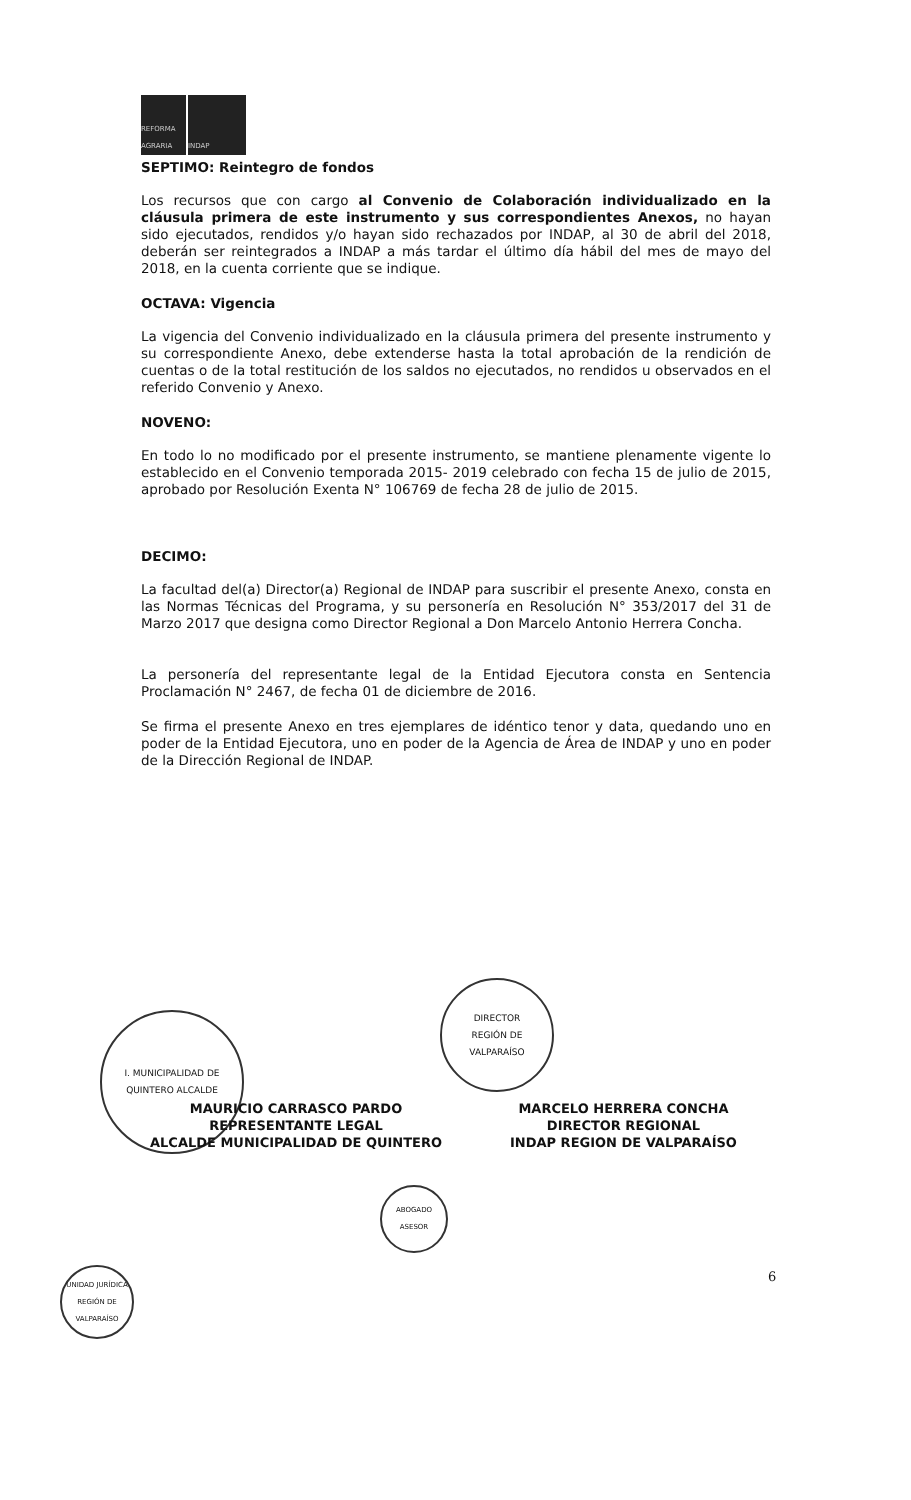REFORMA AGRARIA
INDAP
SEPTIMO: Reintegro de fondos
Los recursos que con cargo al Convenio de Colaboración individualizado en la cláusula primera de este instrumento y sus correspondientes Anexos, no hayan sido ejecutados, rendidos y/o hayan sido rechazados por INDAP, al 30 de abril del 2018, deberán ser reintegrados a INDAP a más tardar el último día hábil del mes de mayo del 2018, en la cuenta corriente que se indique.
OCTAVA: Vigencia
La vigencia del Convenio individualizado en la cláusula primera del presente instrumento y su correspondiente Anexo, debe extenderse hasta la total aprobación de la rendición de cuentas o de la total restitución de los saldos no ejecutados, no rendidos u observados en el referido Convenio y Anexo.
NOVENO:
En todo lo no modificado por el presente instrumento, se mantiene plenamente vigente lo establecido en el Convenio temporada 2015- 2019 celebrado con fecha 15 de julio de 2015, aprobado por Resolución Exenta N° 106769 de fecha 28 de julio de 2015.
DECIMO:
La facultad del(a) Director(a) Regional de INDAP para suscribir el presente Anexo, consta en las Normas Técnicas del Programa, y su personería en Resolución N° 353/2017 del 31 de Marzo 2017 que designa como Director Regional a Don Marcelo Antonio Herrera Concha.
La personería del representante legal de la Entidad Ejecutora consta en Sentencia Proclamación N° 2467, de fecha 01 de diciembre de 2016.
Se firma el presente Anexo en tres ejemplares de idéntico tenor y data, quedando uno en poder de la Entidad Ejecutora, uno en poder de la Agencia de Área de INDAP y uno en poder de la Dirección Regional de INDAP.
I. MUNICIPALIDAD DE QUINTERO ALCALDE
DIRECTOR
REGIÓN DE
VALPARAÍSO
MAURICIO CARRASCO PARDO
REPRESENTANTE LEGAL
ALCALDE MUNICIPALIDAD DE QUINTERO
MARCELO HERRERA CONCHA
DIRECTOR REGIONAL
INDAP REGION DE VALPARAÍSO
ABOGADO ASESOR
UNIDAD JURÍDICA REGIÓN DE VALPARAÍSO
6